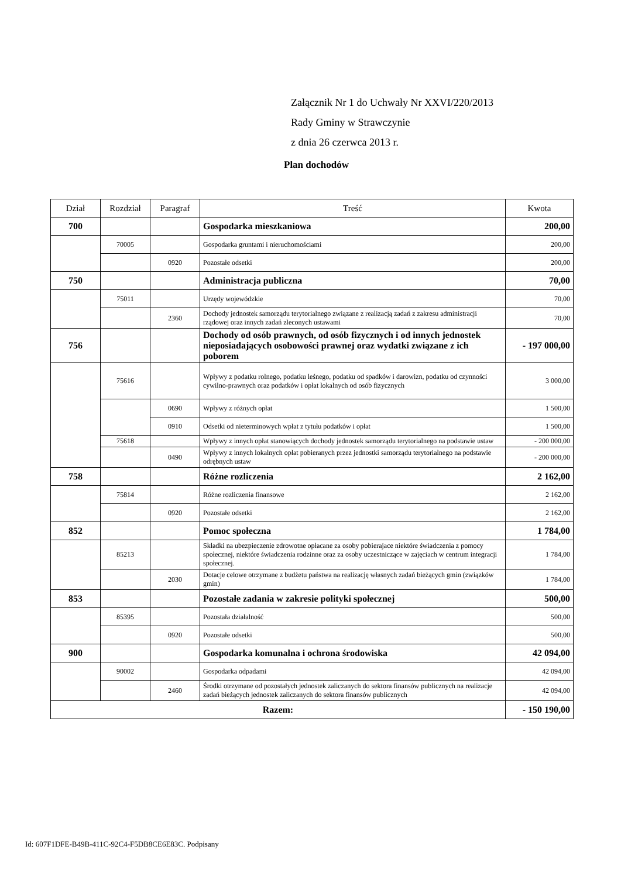Załącznik Nr 1 do Uchwały Nr XXVI/220/2013
Rady Gminy w Strawczynie
z dnia 26 czerwca 2013 r.
Plan dochodów
| Dział | Rozdział | Paragraf | Treść | Kwota |
| --- | --- | --- | --- | --- |
| 700 | | | Gospodarka mieszkaniowa | 200,00 |
| | 70005 | | Gospodarka gruntami i nieruchomościami | 200,00 |
| | | 0920 | Pozostałe odsetki | 200,00 |
| 750 | | | Administracja publiczna | 70,00 |
| | 75011 | | Urzędy wojewódzkie | 70,00 |
| | | 2360 | Dochody jednostek samorządu terytorialnego związane z realizacją zadań z zakresu administracji rządowej oraz innych zadań zleconych ustawami | 70,00 |
| 756 | | | Dochody od osób prawnych, od osób fizycznych i od innych jednostek nieposiadających osobowości prawnej oraz wydatki związane z ich poborem | - 197 000,00 |
| | 75616 | | Wpływy z podatku rolnego, podatku leśnego, podatku od spadków i darowizn, podatku od czynności cywilno-prawnych oraz podatków i opłat lokalnych od osób fizycznych | 3 000,00 |
| | | 0690 | Wpływy z różnych opłat | 1 500,00 |
| | | 0910 | Odsetki od nieterminowych wpłat z tytułu podatków i opłat | 1 500,00 |
| | 75618 | | Wpływy z innych opłat stanowiących dochody jednostek samorządu terytorialnego na podstawie ustaw | - 200 000,00 |
| | | 0490 | Wpływy z innych lokalnych opłat pobieranych przez jednostki samorządu terytorialnego na podstawie odrębnych ustaw | - 200 000,00 |
| 758 | | | Różne rozliczenia | 2 162,00 |
| | 75814 | | Różne rozliczenia finansowe | 2 162,00 |
| | | 0920 | Pozostałe odsetki | 2 162,00 |
| 852 | | | Pomoc społeczna | 1 784,00 |
| | 85213 | | Składki na ubezpieczenie zdrowotne opłacane za osoby pobierajace niektóre świadczenia z pomocy społecznej, niektóre świadczenia rodzinne oraz za osoby uczestniczące w zajęciach w centrum integracji społecznej. | 1 784,00 |
| | | 2030 | Dotacje celowe otrzymane z budżetu państwa na realizację własnych zadań bieżących gmin (związków gmin) | 1 784,00 |
| 853 | | | Pozostałe zadania w zakresie polityki społecznej | 500,00 |
| | 85395 | | Pozostała działalność | 500,00 |
| | | 0920 | Pozostałe odsetki | 500,00 |
| 900 | | | Gospodarka komunalna i ochrona środowiska | 42 094,00 |
| | 90002 | | Gospodarka odpadami | 42 094,00 |
| | | 2460 | Środki otrzymane od pozostałych jednostek zaliczanych do sektora finansów publicznych na realizacje zadań bieżących jednostek zaliczanych do sektora finansów publicznych | 42 094,00 |
| Razem: | | | | - 150 190,00 |
Id: 607F1DFE-B49B-411C-92C4-F5DB8CE6E83C. Podpisany